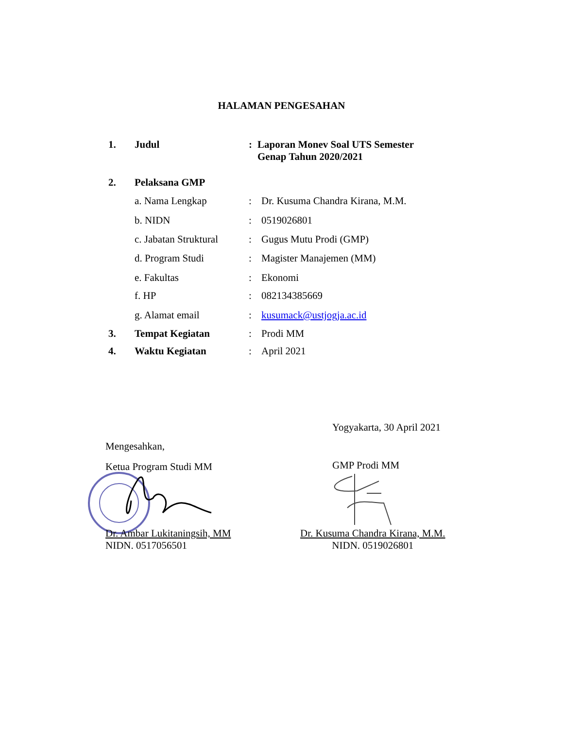HALAMAN PENGESAHAN
1. Judul : Laporan Monev Soal UTS Semester
Genap Tahun 2020/2021
2. Pelaksana GMP
a. Nama Lengkap : Dr. Kusuma Chandra Kirana, M.M.
b. NIDN : 0519026801
c. Jabatan Struktural
: Gugus Mutu Prodi (GMP)
d. Program Studi : Magister Manajemen (MM)
e. Fakultas : Ekonomi
f. HP : 082134385669
g. Alamat email : kusumack@ustjogja.ac.id
3. Tempat Kegiatan : Prodi MM
4. Waktu Kegiatan : April 2021
Yogyakarta, 30 April 2021
Mengesahkan,
Ketua Program Studi MM
GMP Prodi MM
Dr. Ambar Lukitaningsih, MM
NIDN. 0517056501
Dr. Kusuma Chandra Kirana, M.M.
NIDN. 0519026801